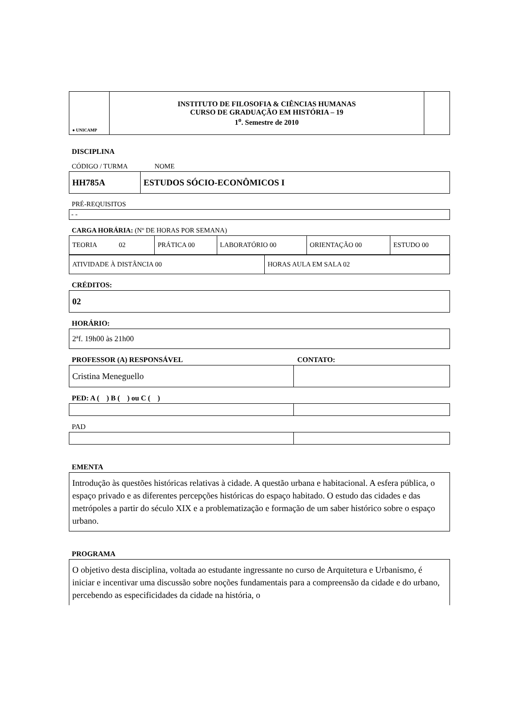| ● UNICAMP | INSTITUTO DE FILOSOFIA & CIÊNCIAS HUMANAS CURSO DE GRADUAÇÃO EM HISTÓRIA – 19 1<sup>o</sup>. Semestre de 2010 | |
DISCIPLINA
CÓDIGO / TURMA NOME
| HH785A | ESTUDOS SÓCIO-ECONÔMICOS I |
PRÉ-REQUISITOS
| - - |
CARGA HORÁRIA: (Nº DE HORAS POR SEMANA)
| TEORIA 02 | PRÁTICA 00 | LABORATÓRIO 00 | ORIENTAÇÃO 00 | ESTUDO 00 |
| ATIVIDADE À DISTÂNCIA 00 | HORAS AULA EM SALA 02 |
CRÉDITOS:
| 02 |
HORÁRIO:
| 2ªf. 19h00 às 21h00 |
PROFESSOR (A) RESPONSÁVEL CONTATO:
| Cristina Meneguello | |
PED: A ( ) B ( ) ou C ( )
PAD
EMENTA
| Introdução às questões históricas relativas à cidade. A questão urbana e habitacional. A esfera pública, o espaço privado e as diferentes percepções históricas do espaço habitado. O estudo das cidades e das metrópoles a partir do século XIX e a problematização e formação de um saber histórico sobre o espaço urbano. |
PROGRAMA
| O objetivo desta disciplina, voltada ao estudante ingressante no curso de Arquitetura e Urbanismo, é iniciar e incentivar uma discussão sobre noções fundamentais para a compreensão da cidade e do urbano, percebendo as especificidades da cidade na história, o |